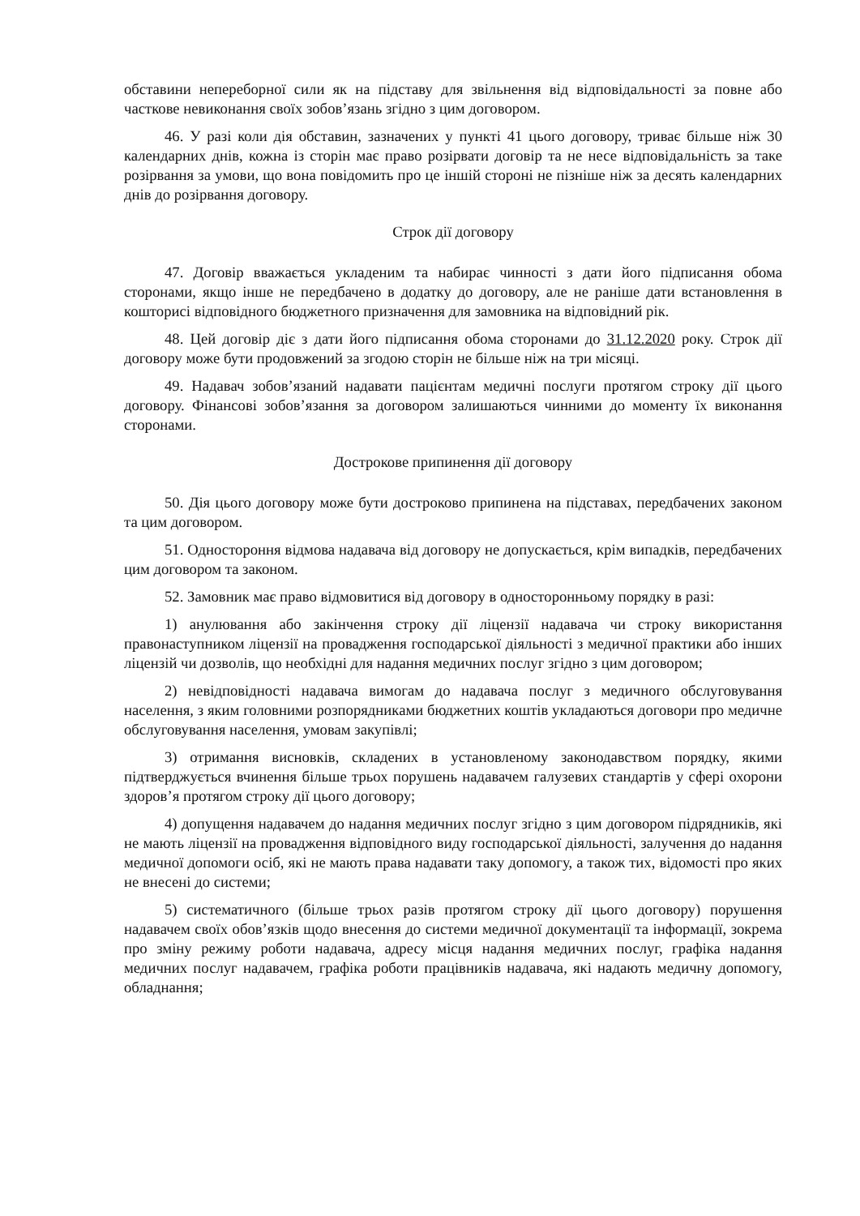обставини непереборної сили як на підставу для звільнення від відповідальності за повне або часткове невиконання своїх зобов’язань згідно з цим договором.
46. У разі коли дія обставин, зазначених у пункті 41 цього договору, триває більше ніж 30 календарних днів, кожна із сторін має право розірвати договір та не несе відповідальність за таке розірвання за умови, що вона повідомить про це іншій стороні не пізніше ніж за десять календарних днів до розірвання договору.
Строк дії договору
47. Договір вважається укладеним та набирає чинності з дати його підписання обома сторонами, якщо інше не передбачено в додатку до договору, але не раніше дати встановлення в кошторисі відповідного бюджетного призначення для замовника на відповідний рік.
48. Цей договір діє з дати його підписання обома сторонами до 31.12.2020 року. Строк дії договору може бути продовжений за згодою сторін не більше ніж на три місяці.
49. Надавач зобов’язаний надавати пацієнтам медичні послуги протягом строку дії цього договору. Фінансові зобов’язання за договором залишаються чинними до моменту їх виконання сторонами.
Дострокове припинення дії договору
50. Дія цього договору може бути достроково припинена на підставах, передбачених законом та цим договором.
51. Одностороння відмова надавача від договору не допускається, крім випадків, передбачених цим договором та законом.
52. Замовник має право відмовитися від договору в односторонньому порядку в разі:
1) анулювання або закінчення строку дії ліцензії надавача чи строку використання правонаступником ліцензії на провадження господарської діяльності з медичної практики або інших ліцензій чи дозволів, що необхідні для надання медичних послуг згідно з цим договором;
2) невідповідності надавача вимогам до надавача послуг з медичного обслуговування населення, з яким головними розпорядниками бюджетних коштів укладаються договори про медичне обслуговування населення, умовам закупівлі;
3) отримання висновків, складених в установленому законодавством порядку, якими підтверджується вчинення більше трьох порушень надавачем галузевих стандартів у сфері охорони здоров’я протягом строку дії цього договору;
4) допущення надавачем до надання медичних послуг згідно з цим договором підрядників, які не мають ліцензії на провадження відповідного виду господарської діяльності, залучення до надання медичної допомоги осіб, які не мають права надавати таку допомогу, а також тих, відомості про яких не внесені до системи;
5) систематичного (більше трьох разів протягом строку дії цього договору) порушення надавачем своїх обов’язків щодо внесення до системи медичної документації та інформації, зокрема про зміну режиму роботи надавача, адресу місця надання медичних послуг, графіка надання медичних послуг надавачем, графіка роботи працівників надавача, які надають медичну допомогу, обладнання;